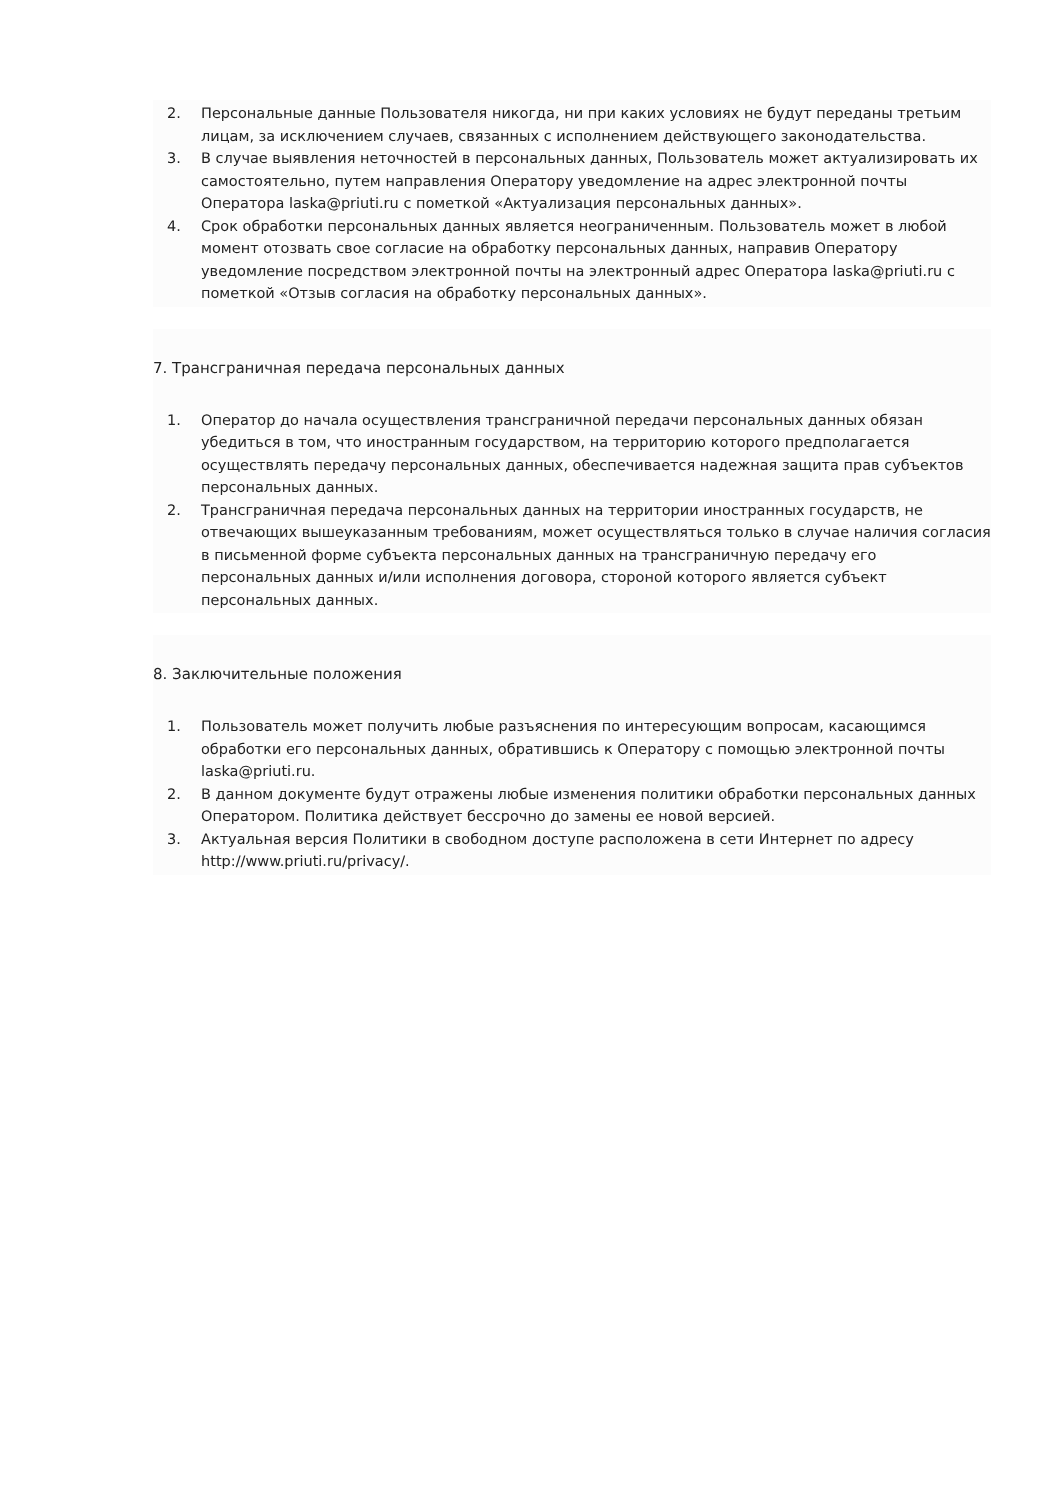2. Персональные данные Пользователя никогда, ни при каких условиях не будут переданы третьим лицам, за исключением случаев, связанных с исполнением действующего законодательства.
3. В случае выявления неточностей в персональных данных, Пользователь может актуализировать их самостоятельно, путем направления Оператору уведомление на адрес электронной почты Оператора laska@priuti.ru с пометкой «Актуализация персональных данных».
4. Срок обработки персональных данных является неограниченным. Пользователь может в любой момент отозвать свое согласие на обработку персональных данных, направив Оператору уведомление посредством электронной почты на электронный адрес Оператора laska@priuti.ru с пометкой «Отзыв согласия на обработку персональных данных».
7. Трансграничная передача персональных данных
1. Оператор до начала осуществления трансграничной передачи персональных данных обязан убедиться в том, что иностранным государством, на территорию которого предполагается осуществлять передачу персональных данных, обеспечивается надежная защита прав субъектов персональных данных.
2. Трансграничная передача персональных данных на территории иностранных государств, не отвечающих вышеуказанным требованиям, может осуществляться только в случае наличия согласия в письменной форме субъекта персональных данных на трансграничную передачу его персональных данных и/или исполнения договора, стороной которого является субъект персональных данных.
8. Заключительные положения
1. Пользователь может получить любые разъяснения по интересующим вопросам, касающимся обработки его персональных данных, обратившись к Оператору с помощью электронной почты laska@priuti.ru.
2. В данном документе будут отражены любые изменения политики обработки персональных данных Оператором. Политика действует бессрочно до замены ее новой версией.
3. Актуальная версия Политики в свободном доступе расположена в сети Интернет по адресу http://www.priuti.ru/privacy/.